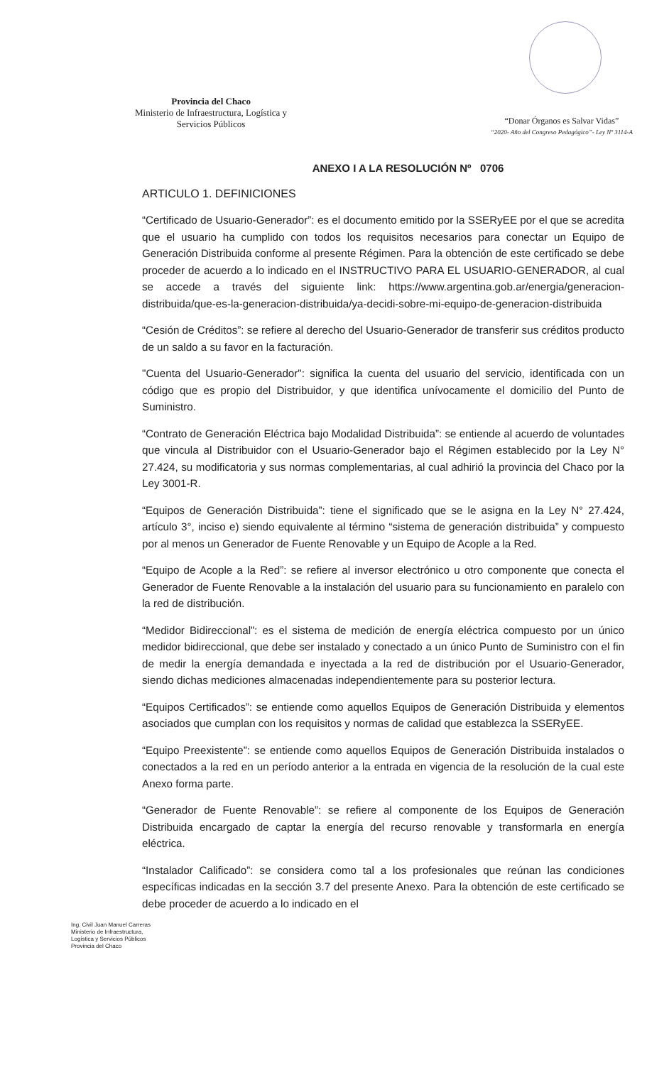Provincia del Chaco
Ministerio de Infraestructura, Logística y
Servicios Públicos
“Donar Órganos es Salvar Vidas”
“2020- Año del Congreso Pedagógico”- Ley Nº 3114-A
ANEXO I A LA RESOLUCIÓN Nº 0706
ARTICULO 1. DEFINICIONES
“Certificado de Usuario-Generador”: es el documento emitido por la SSERyEE por el que se acredita que el usuario ha cumplido con todos los requisitos necesarios para conectar un Equipo de Generación Distribuida conforme al presente Régimen. Para la obtención de este certificado se debe proceder de acuerdo a lo indicado en el INSTRUCTIVO PARA EL USUARIO-GENERADOR, al cual se accede a través del siguiente link: https://www.argentina.gob.ar/energia/generacion-distribuida/que-es-la-generacion-distribuida/ya-decidi-sobre-mi-equipo-de-generacion-distribuida
“Cesión de Créditos”: se refiere al derecho del Usuario-Generador de transferir sus créditos producto de un saldo a su favor en la facturación.
"Cuenta del Usuario-Generador": significa la cuenta del usuario del servicio, identificada con un código que es propio del Distribuidor, y que identifica unívocamente el domicilio del Punto de Suministro.
“Contrato de Generación Eléctrica bajo Modalidad Distribuida”: se entiende al acuerdo de voluntades que vincula al Distribuidor con el Usuario-Generador bajo el Régimen establecido por la Ley N° 27.424, su modificatoria y sus normas complementarias, al cual adhirió la provincia del Chaco por la Ley 3001-R.
“Equipos de Generación Distribuida”: tiene el significado que se le asigna en la Ley N° 27.424, artículo 3°, inciso e) siendo equivalente al término “sistema de generación distribuida” y compuesto por al menos un Generador de Fuente Renovable y un Equipo de Acople a la Red.
“Equipo de Acople a la Red”: se refiere al inversor electrónico u otro componente que conecta el Generador de Fuente Renovable a la instalación del usuario para su funcionamiento en paralelo con la red de distribución.
“Medidor Bidireccional”: es el sistema de medición de energía eléctrica compuesto por un único medidor bidireccional, que debe ser instalado y conectado a un único Punto de Suministro con el fin de medir la energía demandada e inyectada a la red de distribución por el Usuario-Generador, siendo dichas mediciones almacenadas independientemente para su posterior lectura.
“Equipos Certificados”: se entiende como aquellos Equipos de Generación Distribuida y elementos asociados que cumplan con los requisitos y normas de calidad que establezca la SSERyEE.
“Equipo Preexistente”: se entiende como aquellos Equipos de Generación Distribuida instalados o conectados a la red en un período anterior a la entrada en vigencia de la resolución de la cual este Anexo forma parte.
“Generador de Fuente Renovable”: se refiere al componente de los Equipos de Generación Distribuida encargado de captar la energía del recurso renovable y transformarla en energía eléctrica.
“Instalador Calificado”: se considera como tal a los profesionales que reúnan las condiciones específicas indicadas en la sección 3.7 del presente Anexo. Para la obtención de este certificado se debe proceder de acuerdo a lo indicado en el
Ing. Civil Juan Manuel Carreras
Ministerio de Infraestructura,
Logística y Servicios Públicos
Provincia del Chaco